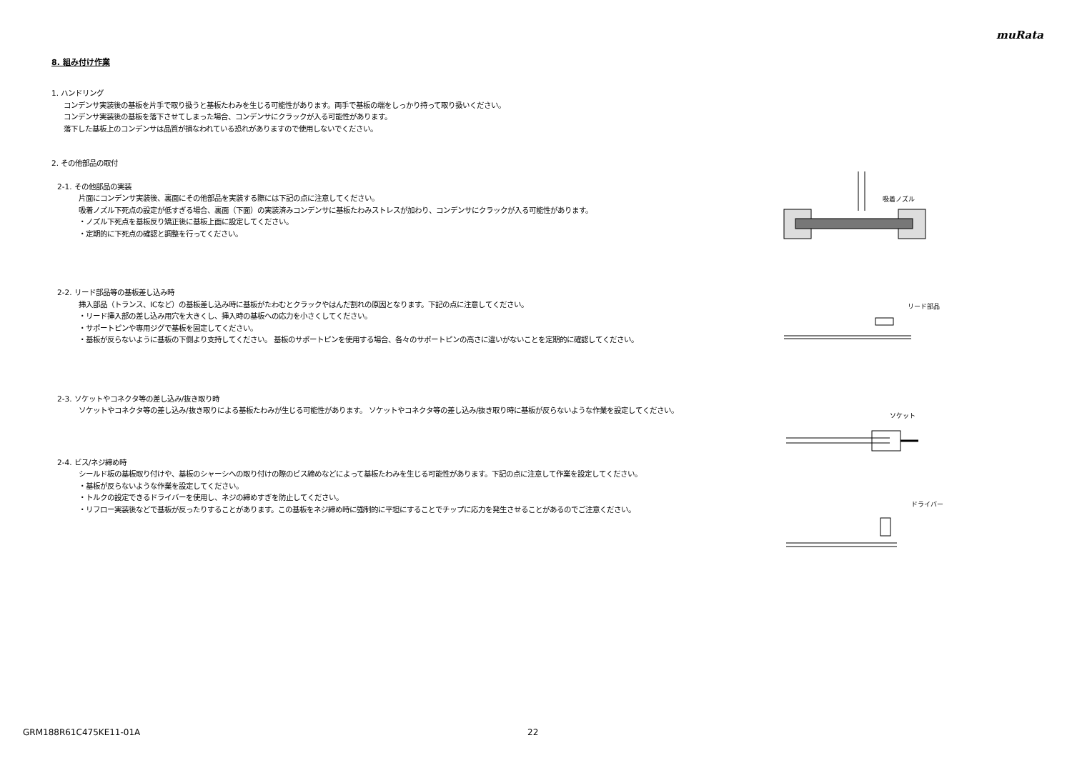muRata
8. 組み付け作業
1. ハンドリング
コンデンサ実装後の基板を片手で取り扱うと基板たわみを生じる可能性があります。両手で基板の端をしっかり持って取り扱いください。
コンデンサ実装後の基板を落下させてしまった場合、コンデンサにクラックが入る可能性があります。
落下した基板上のコンデンサは品質が損なわれている恐れがありますので使用しないでください。
2. その他部品の取付
2-1. その他部品の実装
片面にコンデンサ実装後、裏面にその他部品を実装する際には下記の点に注意してください。
吸着ノズル下死点の設定が低すぎる場合、裏面（下面）の実装済みコンデンサに基板たわみストレスが加わり、コンデンサにクラックが入る可能性があります。
・ノズル下死点を基板反り矯正後に基板上面に設定してください。
・定期的に下死点の確認と調整を行ってください。
2-2. リード部品等の基板差し込み時
挿入部品（トランス、ICなど）の基板差し込み時に基板がたわむとクラックやはんだ割れの原因となります。下記の点に注意してください。
・リード挿入部の差し込み用穴を大きくし、挿入時の基板への応力を小さくしてください。
・サポートピンや専用ジグで基板を固定してください。
・基板が反らないように基板の下側より支持してください。 基板のサポートピンを使用する場合、各々のサポートピンの高さに違いがないことを定期的に確認してください。
2-3. ソケットやコネクタ等の差し込み/抜き取り時
ソケットやコネクタ等の差し込み/抜き取りによる基板たわみが生じる可能性があります。 ソケットやコネクタ等の差し込み/抜き取り時に基板が反らないような作業を設定してください。
2-4. ビス/ネジ締め時
シールド板の基板取り付けや、基板のシャーシへの取り付けの際のビス締めなどによって基板たわみを生じる可能性があります。下記の点に注意して作業を設定してください。
・基板が反らないような作業を設定してください。
・トルクの設定できるドライバーを使用し、ネジの締めすぎを防止してください。
・リフロー実装後などで基板が反ったりすることがあります。この基板をネジ締め時に強制的に平坦にすることでチップに応力を発生させることがあるのでご注意ください。
吸着ノズル
リード部品
ソケット
ドライバー
GRM188R61C475KE11-01A 22